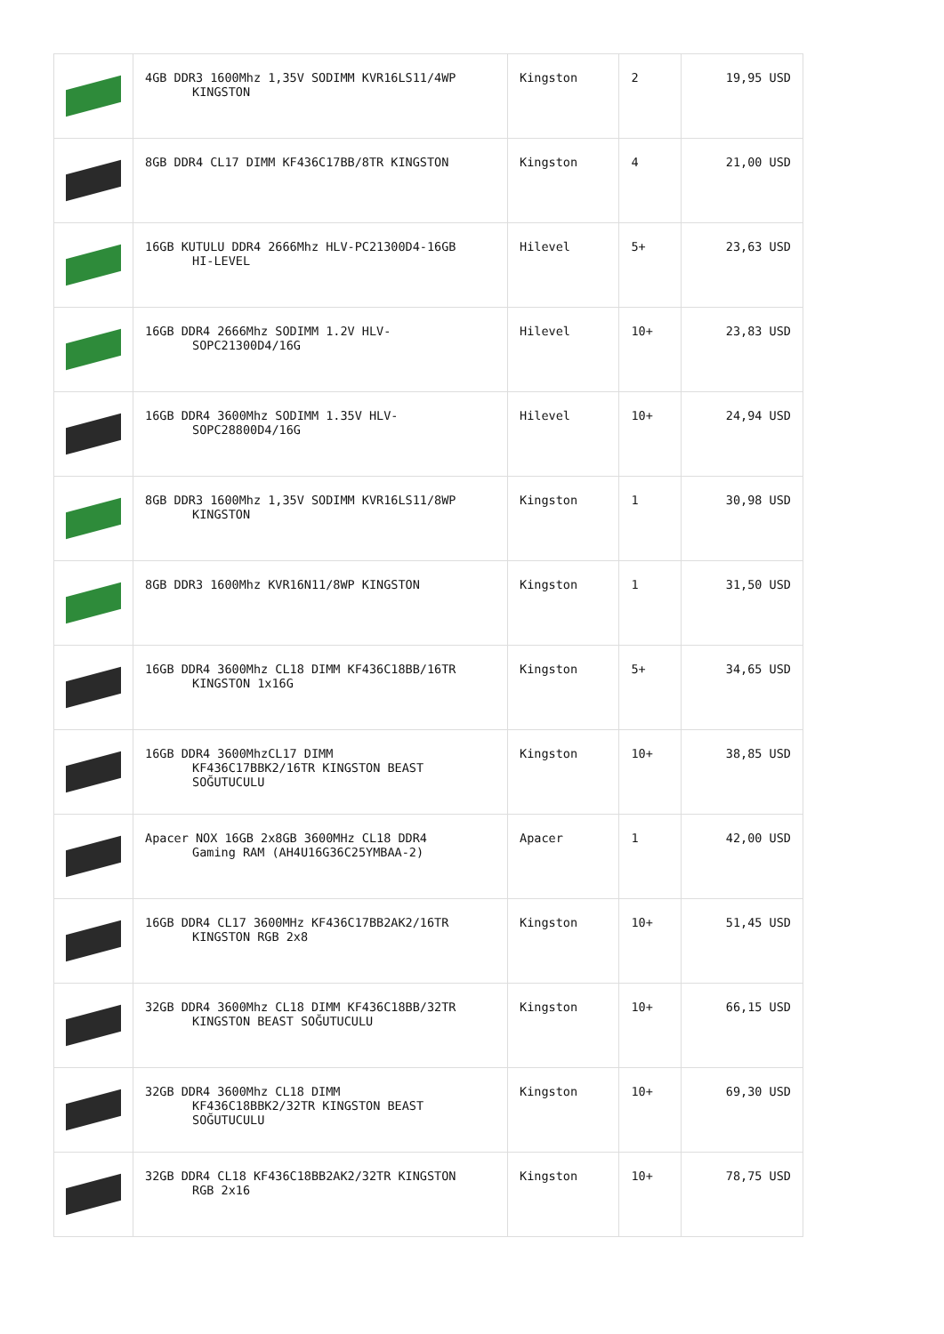| | 4GB DDR3 1600Mhz 1,35V SODIMM KVR16LS11/4WP KINGSTON | Kingston | 2 | 19,95 USD |
| | 8GB DDR4 CL17 DIMM KF436C17BB/8TR KINGSTON | Kingston | 4 | 21,00 USD |
| | 16GB KUTULU DDR4 2666Mhz HLV-PC21300D4-16GB HI-LEVEL | Hilevel | 5+ | 23,63 USD |
| | 16GB DDR4 2666Mhz SODIMM 1.2V HLV- SOPC21300D4/16G | Hilevel | 10+ | 23,83 USD |
| | 16GB DDR4 3600Mhz SODIMM 1.35V HLV- SOPC28800D4/16G | Hilevel | 10+ | 24,94 USD |
| | 8GB DDR3 1600Mhz 1,35V SODIMM KVR16LS11/8WP KINGSTON | Kingston | 1 | 30,98 USD |
| | 8GB DDR3 1600Mhz KVR16N11/8WP KINGSTON | Kingston | 1 | 31,50 USD |
| | 16GB DDR4 3600Mhz CL18 DIMM KF436C18BB/16TR KINGSTON 1x16G | Kingston | 5+ | 34,65 USD |
| | 16GB DDR4 3600MhzCL17 DIMM KF436C17BBK2/16TR KINGSTON BEAST SOĞUTUCULU | Kingston | 10+ | 38,85 USD |
| | Apacer NOX 16GB 2x8GB 3600MHz CL18 DDR4 Gaming RAM (AH4U16G36C25YMBAA-2) | Apacer | 1 | 42,00 USD |
| | 16GB DDR4 CL17 3600MHz KF436C17BB2AK2/16TR KINGSTON RGB 2x8 | Kingston | 10+ | 51,45 USD |
| | 32GB DDR4 3600Mhz CL18 DIMM KF436C18BB/32TR KINGSTON BEAST SOĞUTUCULU | Kingston | 10+ | 66,15 USD |
| | 32GB DDR4 3600Mhz CL18 DIMM KF436C18BBK2/32TR KINGSTON BEAST SOĞUTUCULU | Kingston | 10+ | 69,30 USD |
| | 32GB DDR4 CL18 KF436C18BB2AK2/32TR KINGSTON RGB 2x16 | Kingston | 10+ | 78,75 USD |